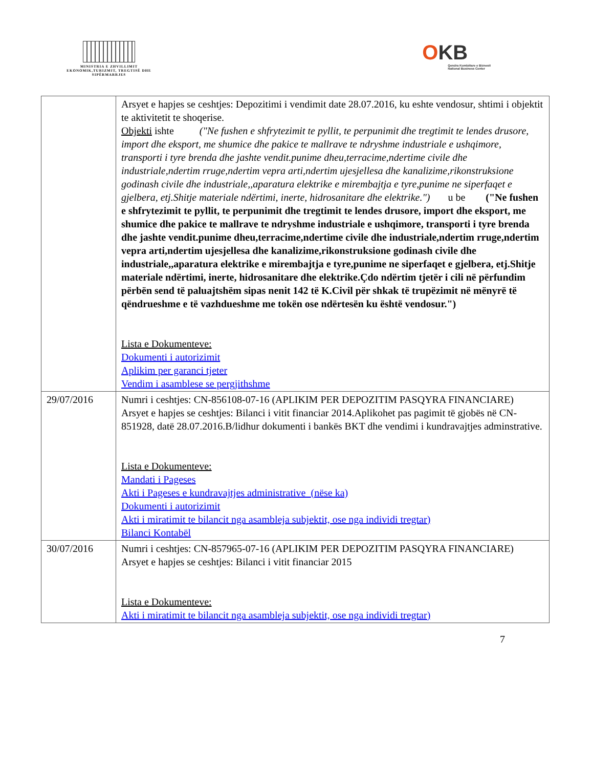MINISTRIA E ZHVILLIMIT EKONOMIK,TURIZMIT, TREGTISË DHE SIPËRMARRJES
OKB
Qendra Kombëtare e Biznesit
National Business Center
| | Arsyet e hapjes se ceshtjes: Depozitimi i vendimit date 28.07.2016, ku eshte vendosur, shtimi i objektit te aktivitetit te shoqerise. Objekti ishte ("Ne fushen e shfrytezimit te pyllit, te perpunimit dhe tregtimit te lendes drusore, import dhe eksport, me shumice dhe pakice te mallrave te ndryshme industriale e ushqimore, transporti i tyre brenda dhe jashte vendit.punime dheu,terracime,ndertime civile dhe industriale,ndertim rruge,ndertim vepra arti,ndertim ujesjellesa dhe kanalizime,rikonstruksione godinash civile dhe industriale,,aparatura elektrike e mirembajtja e tyre,punime ne siperfaqet e gjelbera, etj.Shitje materiale ndërtimi, inerte, hidrosanitare dhe elektrike.") u be ("Ne fushen e shfrytezimit te pyllit, te perpunimit dhe tregtimit te lendes drusore, import dhe eksport, me shumice dhe pakice te mallrave te ndryshme industriale e ushqimore, transporti i tyre brenda dhe jashte vendit.punime dheu,terracime,ndertime civile dhe industriale,ndertim rruge,ndertim vepra arti,ndertim ujesjellesa dhe kanalizime,rikonstruksione godinash civile dhe industriale,,aparatura elektrike e mirembajtja e tyre,punime ne siperfaqet e gjelbera, etj.Shitje materiale ndërtimi, inerte, hidrosanitare dhe elektrike.Çdo ndërtim tjetër i cili në përfundim përbën send të paluajtshëm sipas nenit 142 të K.Civil për shkak të trupëzimit në mënyrë të qëndrueshme e të vazhdueshme me tokën ose ndërtesën ku është vendosur.") Lista e Dokumenteve: Dokumenti i autorizimit Aplikim per garanci tjeter Vendim i asamblese se pergjithshme |
| 29/07/2016 | Numri i ceshtjes: CN-856108-07-16 (APLIKIM PER DEPOZITIM PASQYRA FINANCIARE) Arsyet e hapjes se ceshtjes: Bilanci i vitit financiar 2014.Aplikohet pas pagimit të gjobës në CN-851928, datë 28.07.2016.B/lidhur dokumenti i bankës BKT dhe vendimi i kundravajtjes adminstrative. Lista e Dokumenteve: Mandati i Pageses Akti i Pageses e kundravajtjes administrative (nëse ka) Dokumenti i autorizimit Akti i miratimit te bilancit nga asambleja subjektit, ose nga individi tregtar) Bilanci Kontabël |
| 30/07/2016 | Numri i ceshtjes: CN-857965-07-16 (APLIKIM PER DEPOZITIM PASQYRA FINANCIARE) Arsyet e hapjes se ceshtjes: Bilanci i vitit financiar 2015 Lista e Dokumenteve: Akti i miratimit te bilancit nga asambleja subjektit, ose nga individi tregtar) |
7